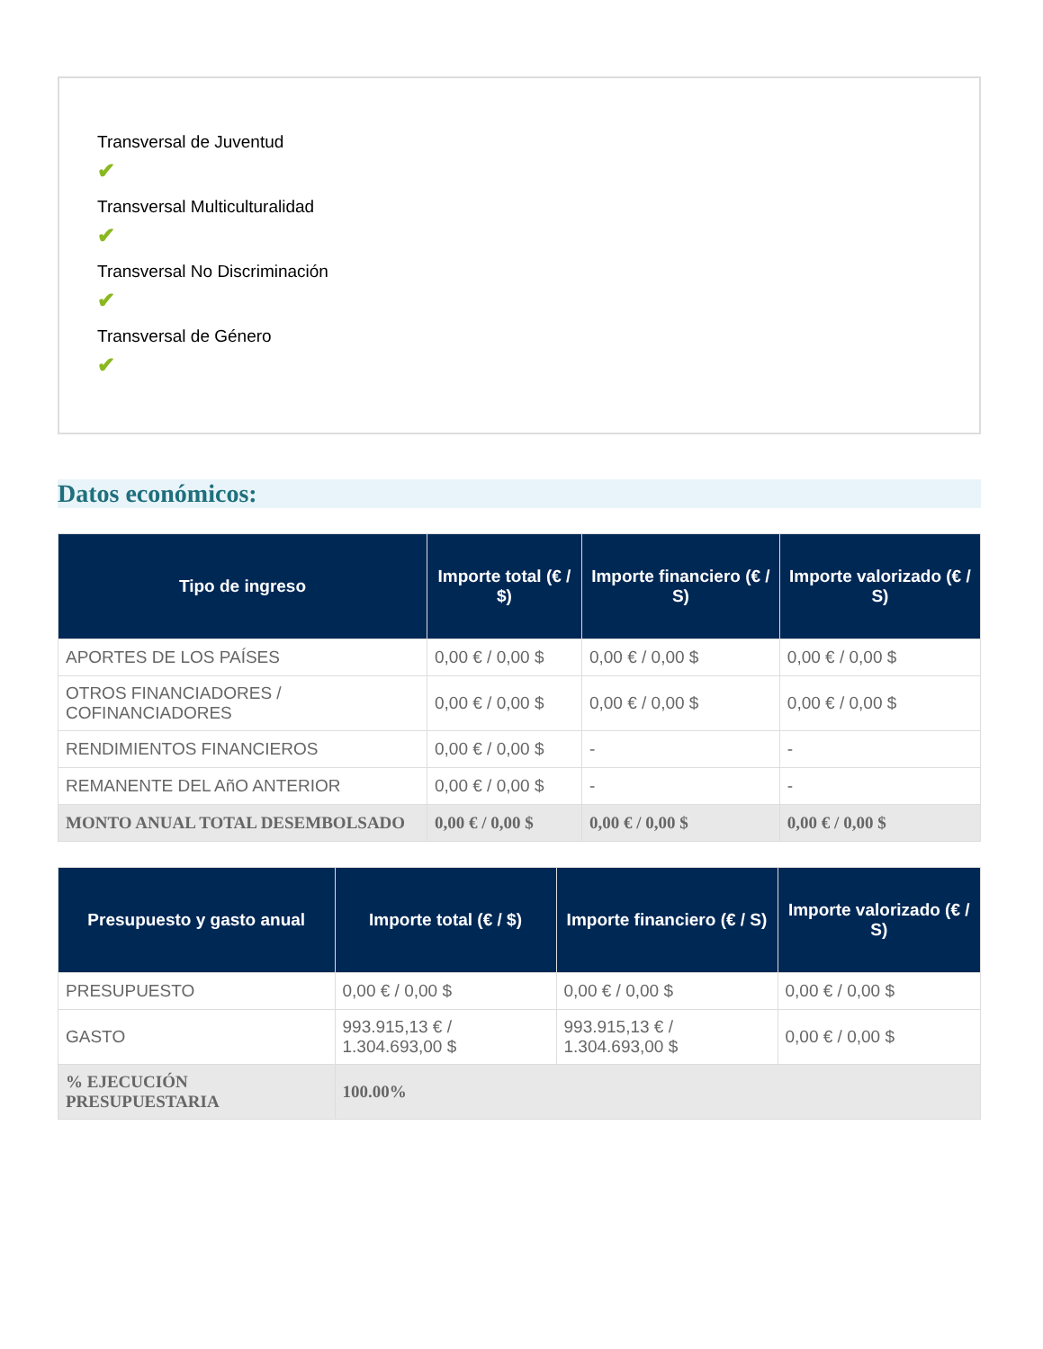Transversal de Juventud
✔
Transversal Multiculturalidad
✔
Transversal No Discriminación
✔
Transversal de Género
✔
Datos económicos:
| Tipo de ingreso | Importe total (€ / $) | Importe financiero (€ / S) | Importe valorizado (€ / S) |
| --- | --- | --- | --- |
| APORTES DE LOS PAÍSES | 0,00 € / 0,00 $ | 0,00 € / 0,00 $ | 0,00 € / 0,00 $ |
| OTROS FINANCIADORES / COFINANCIADORES | 0,00 € / 0,00 $ | 0,00 € / 0,00 $ | 0,00 € / 0,00 $ |
| RENDIMIENTOS FINANCIEROS | 0,00 € / 0,00 $ | - | - |
| REMANENTE DEL AñO ANTERIOR | 0,00 € / 0,00 $ | - | - |
| MONTO ANUAL TOTAL DESEMBOLSADO | 0,00 € / 0,00 $ | 0,00 € / 0,00 $ | 0,00 € / 0,00 $ |
| Presupuesto y gasto anual | Importe total (€ / $) | Importe financiero (€ / S) | Importe valorizado (€ / S) |
| --- | --- | --- | --- |
| PRESUPUESTO | 0,00 € / 0,00 $ | 0,00 € / 0,00 $ | 0,00 € / 0,00 $ |
| GASTO | 993.915,13 € / 1.304.693,00 $ | 993.915,13 € / 1.304.693,00 $ | 0,00 € / 0,00 $ |
| % EJECUCIÓN PRESUPUESTARIA | 100.00% | | |